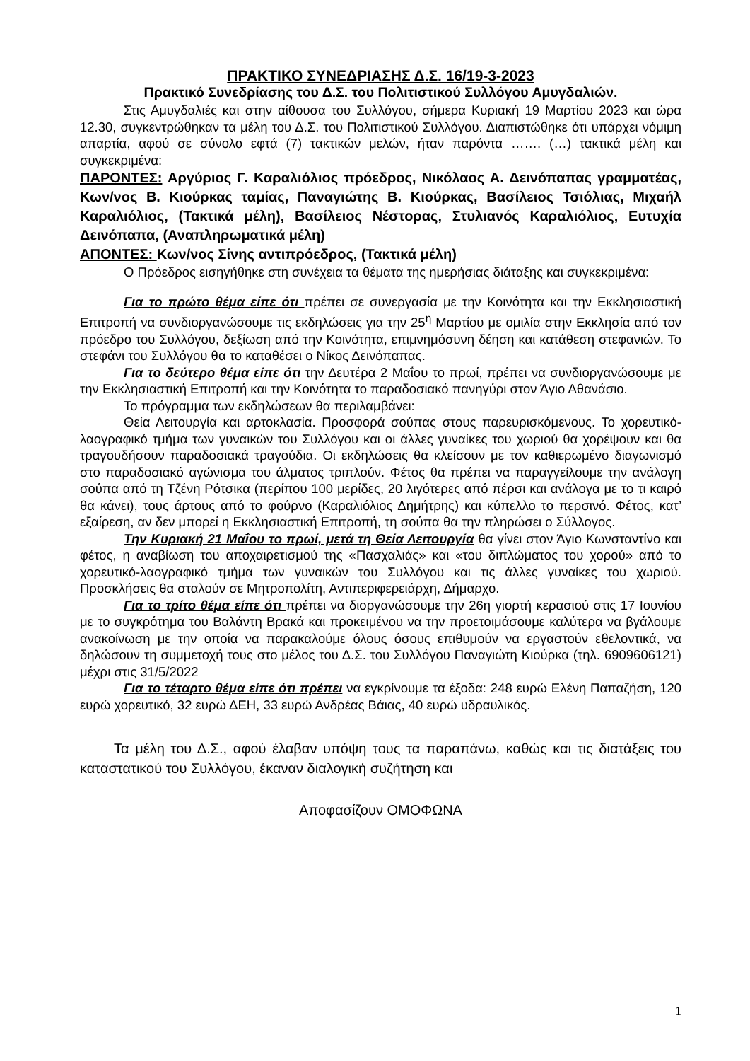ΠΡΑΚΤΙΚΟ ΣΥΝΕΔΡΙΑΣΗΣ Δ.Σ. 16/19-3-2023
Πρακτικό Συνεδρίασης του Δ.Σ. του Πολιτιστικού Συλλόγου Αμυγδαλιών.
Στις Αμυγδαλιές και στην αίθουσα του Συλλόγου, σήμερα Κυριακή 19 Μαρτίου 2023 και ώρα 12.30, συγκεντρώθηκαν τα μέλη του Δ.Σ. του Πολιτιστικού Συλλόγου. Διαπιστώθηκε ότι υπάρχει νόμιμη απαρτία, αφού σε σύνολο εφτά (7) τακτικών μελών, ήταν παρόντα ……. (…) τακτικά μέλη και συγκεκριμένα:
ΠΑΡΟΝΤΕΣ: Αργύριος Γ. Καραλιόλιος πρόεδρος, Νικόλαος Α. Δεινόπαπας γραμματέας, Κων/νος Β. Κιούρκας ταμίας, Παναγιώτης Β. Κιούρκας, Βασίλειος Τσιόλιας, Μιχαήλ Καραλιόλιος, (Τακτικά μέλη), Βασίλειος Νέστορας, Στυλιανός Καραλιόλιος, Ευτυχία Δεινόπαπα, (Αναπληρωματικά μέλη)
ΑΠΟΝΤΕΣ: Κων/νος Σίνης αντιπρόεδρος, (Τακτικά μέλη)
Ο Πρόεδρος εισηγήθηκε στη συνέχεια τα θέματα της ημερήσιας διάταξης και συγκεκριμένα:
Για το πρώτο θέμα είπε ότι πρέπει σε συνεργασία με την Κοινότητα και την Εκκλησιαστική Επιτροπή να συνδιοργανώσουμε τις εκδηλώσεις για την 25<sup>η</sup> Μαρτίου με ομιλία στην Εκκλησία από τον πρόεδρο του Συλλόγου, δεξίωση από την Κοινότητα, επιμνημόσυνη δέηση και κατάθεση στεφανιών. Το στεφάνι του Συλλόγου θα το καταθέσει ο Νίκος Δεινόπαπας.
Για το δεύτερο θέμα είπε ότι την Δευτέρα 2 Μαΐου το πρωί, πρέπει να συνδιοργανώσουμε με την Εκκλησιαστική Επιτροπή και την Κοινότητα το παραδοσιακό πανηγύρι στον Άγιο Αθανάσιο.
Το πρόγραμμα των εκδηλώσεων θα περιλαμβάνει:
Θεία Λειτουργία και αρτοκλασία. Προσφορά σούπας στους παρευρισκόμενους. Το χορευτικό-λαογραφικό τμήμα των γυναικών του Συλλόγου και οι άλλες γυναίκες του χωριού θα χορέψουν και θα τραγουδήσουν παραδοσιακά τραγούδια. Οι εκδηλώσεις θα κλείσουν με τον καθιερωμένο διαγωνισμό στο παραδοσιακό αγώνισμα του άλματος τριπλούν. Φέτος θα πρέπει να παραγγείλουμε την ανάλογη σούπα από τη Τζένη Ρότσικα (περίπου 100 μερίδες, 20 λιγότερες από πέρσι και ανάλογα με το τι καιρό θα κάνει), τους άρτους από το φούρνο (Καραλιόλιος Δημήτρης) και κύπελλο το περσινό. Φέτος, κατ’ εξαίρεση, αν δεν μπορεί η Εκκλησιαστική Επιτροπή, τη σούπα θα την πληρώσει ο Σύλλογος.
Την Κυριακή 21 Μαΐου το πρωί, μετά τη Θεία Λειτουργία θα γίνει στον Άγιο Κωνσταντίνο και φέτος, η αναβίωση του αποχαιρετισμού της «Πασχαλιάς» και «του διπλώματος του χορού» από το χορευτικό-λαογραφικό τμήμα των γυναικών του Συλλόγου και τις άλλες γυναίκες του χωριού. Προσκλήσεις θα σταλούν σε Μητροπολίτη, Αντιπεριφερειάρχη, Δήμαρχο.
Για το τρίτο θέμα είπε ότι πρέπει να διοργανώσουμε την 26η γιορτή κερασιού στις 17 Ιουνίου με το συγκρότημα του Βαλάντη Βρακά και προκειμένου να την προετοιμάσουμε καλύτερα να βγάλουμε ανακοίνωση με την οποία να παρακαλούμε όλους όσους επιθυμούν να εργαστούν εθελοντικά, να δηλώσουν τη συμμετοχή τους στο μέλος του Δ.Σ. του Συλλόγου Παναγιώτη Κιούρκα (τηλ. 6909606121) μέχρι στις 31/5/2022
Για το τέταρτο θέμα είπε ότι πρέπει να εγκρίνουμε τα έξοδα: 248 ευρώ Ελένη Παπαζήση, 120 ευρώ χορευτικό, 32 ευρώ ΔΕΗ, 33 ευρώ Ανδρέας Βάιας, 40 ευρώ υδραυλικός.
Τα μέλη του Δ.Σ., αφού έλαβαν υπόψη τους τα παραπάνω, καθώς και τις διατάξεις του καταστατικού του Συλλόγου, έκαναν διαλογική συζήτηση και
Αποφασίζουν ΟΜΟΦΩΝΑ
1